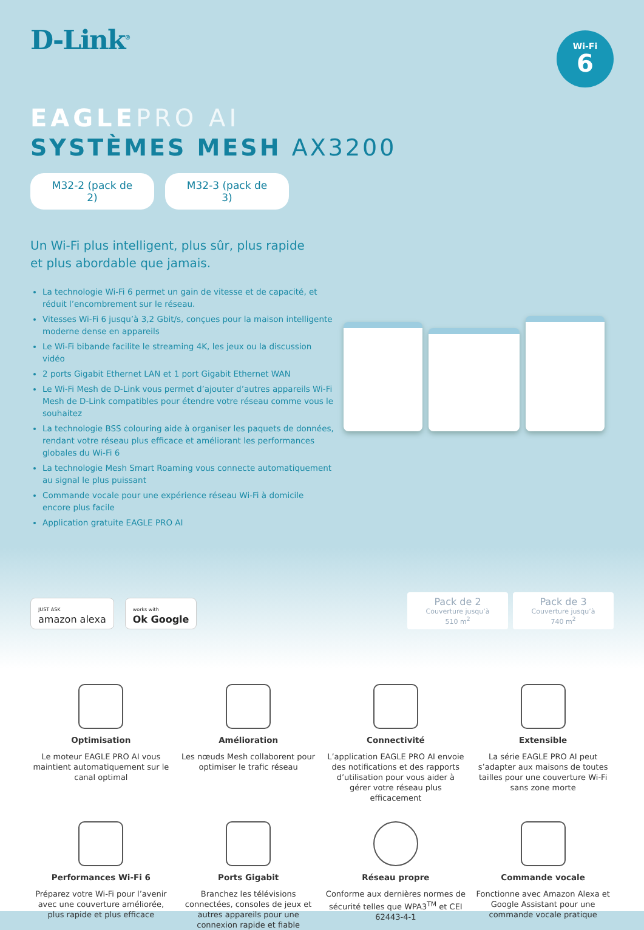D-Link<sup>®</sup>
Wi-Fi
6
EAGLE PRO AI
SYSTÈMES MESH AX3200
M32-2 (pack de 2)
M32-3 (pack de 3)
Un Wi-Fi plus intelligent, plus sûr, plus rapide
et plus abordable que jamais.
La technologie Wi-Fi 6 permet un gain de vitesse et de capacité, et réduit l’encombrement sur le réseau.
Vitesses Wi-Fi 6 jusqu’à 3,2 Gbit/s, conçues pour la maison intelligente moderne dense en appareils
Le Wi-Fi bibande facilite le streaming 4K, les jeux ou la discussion vidéo
2 ports Gigabit Ethernet LAN et 1 port Gigabit Ethernet WAN
Le Wi-Fi Mesh de D-Link vous permet d’ajouter d’autres appareils Wi-Fi Mesh de D-Link compatibles pour étendre votre réseau comme vous le souhaitez
La technologie BSS colouring aide à organiser les paquets de données, rendant votre réseau plus efficace et améliorant les performances globales du Wi-Fi 6
La technologie Mesh Smart Roaming vous connecte automatiquement au signal le plus puissant
Commande vocale pour une expérience réseau Wi-Fi à domicile encore plus facile
Application gratuite EAGLE PRO AI
JUST ASK
amazon alexa works with
Ok Google
Pack de 2
Couverture jusqu’à
510 m<sup>2</sup>
Pack de 3
Couverture jusqu’à
740 m<sup>2</sup>
Optimisation
Le moteur EAGLE PRO AI vous maintient automatiquement sur le canal optimal
Amélioration
Les nœuds Mesh collaborent pour optimiser le trafic réseau
Connectivité
L’application EAGLE PRO AI envoie des notifications et des rapports d’utilisation pour vous aider à gérer votre réseau plus efficacement
Extensible
La série EAGLE PRO AI peut s’adapter aux maisons de toutes tailles pour une couverture Wi-Fi sans zone morte
Performances Wi-Fi 6
Préparez votre Wi-Fi pour l’avenir avec une couverture améliorée, plus rapide et plus efficace
Ports Gigabit
Branchez les télévisions connectées, consoles de jeux et autres appareils pour une connexion rapide et fiable
Réseau propre
Conforme aux dernières normes de sécurité telles que WPA3<sup>TM</sup> et CEI 62443-4-1
Commande vocale
Fonctionne avec Amazon Alexa et Google Assistant pour une commande vocale pratique